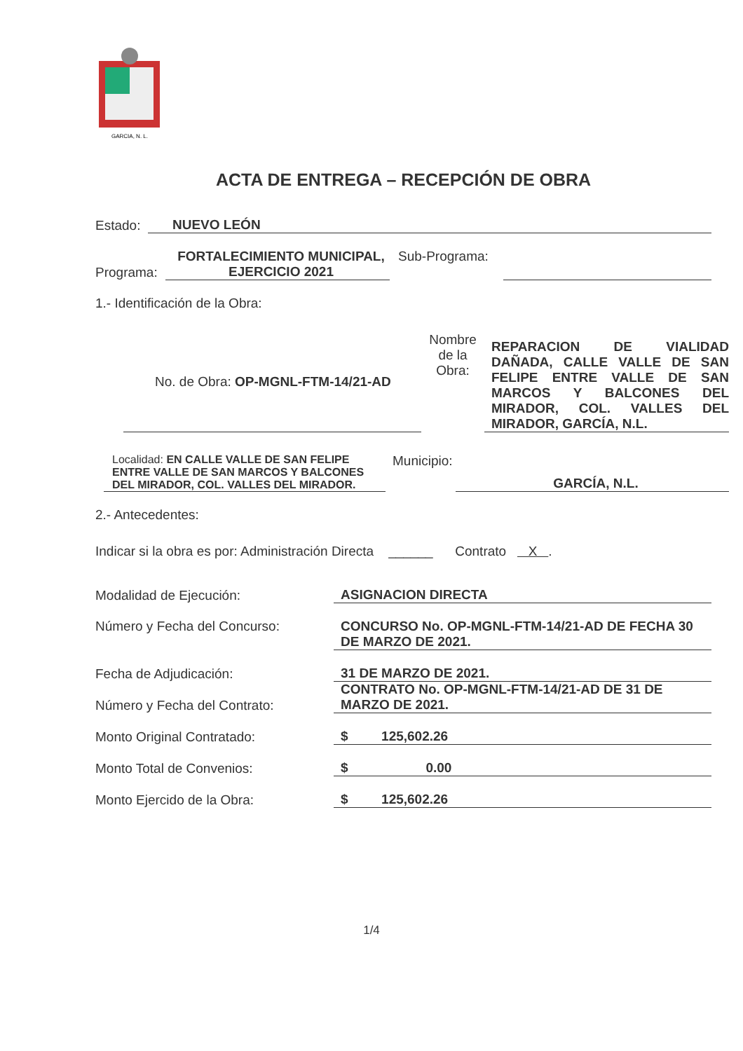GARCIA, N. L.
ACTA DE ENTREGA – RECEPCIÓN DE OBRA
Estado: NUEVO LEÓN
Programa: FORTALECIMIENTO MUNICIPAL, EJERCICIO 2021 Sub-Programa:
1.- Identificación de la Obra:
No. de Obra: OP-MGNL-FTM-14/21-AD Nombre de la Obra: REPARACION DE VIALIDAD DAÑADA, CALLE VALLE DE SAN FELIPE ENTRE VALLE DE SAN MARCOS Y BALCONES DEL MIRADOR, COL. VALLES DEL MIRADOR, GARCÍA, N.L.
Localidad: EN CALLE VALLE DE SAN FELIPE ENTRE VALLE DE SAN MARCOS Y BALCONES DEL MIRADOR, COL. VALLES DEL MIRADOR. Municipio: GARCÍA, N.L.
2.- Antecedentes:
Indicar si la obra es por: Administración Directa ______ Contrato X .
Modalidad de Ejecución: ASIGNACION DIRECTA
Número y Fecha del Concurso: CONCURSO No. OP-MGNL-FTM-14/21-AD DE FECHA 30 DE MARZO DE 2021.
Fecha de Adjudicación: 31 DE MARZO DE 2021.
Número y Fecha del Contrato: CONTRATO No. OP-MGNL-FTM-14/21-AD DE 31 DE MARZO DE 2021.
Monto Original Contratado: $ 125,602.26
Monto Total de Convenios: $ 0.00
Monto Ejercido de la Obra: $ 125,602.26
1/4